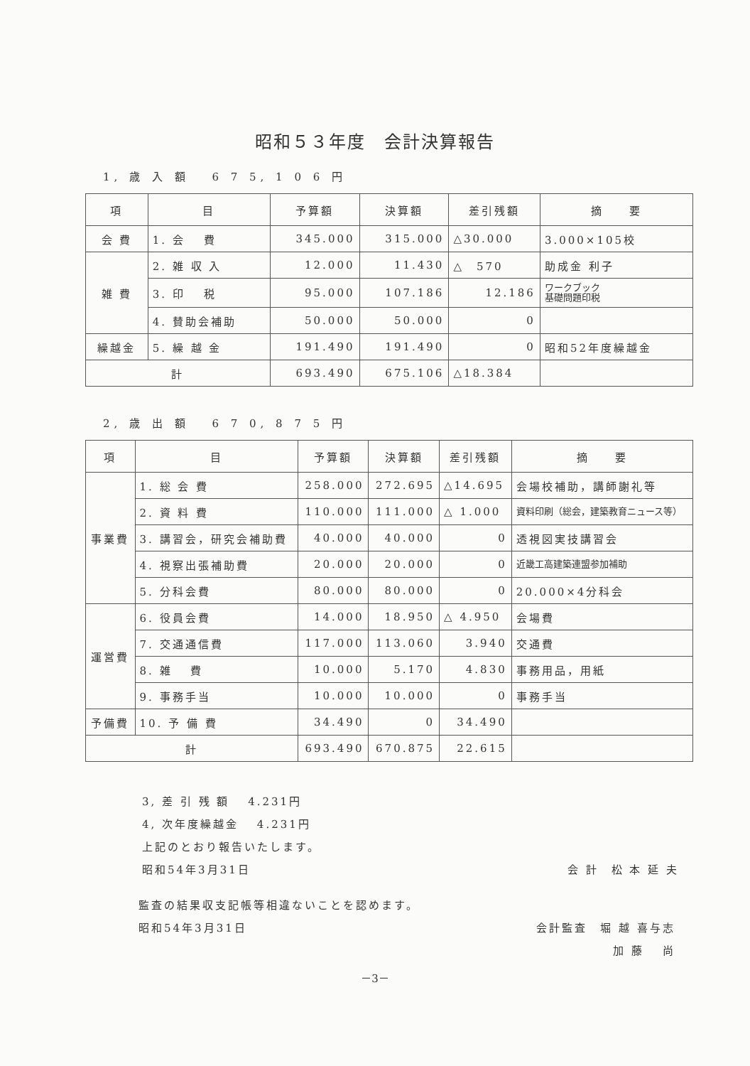昭和５３年度　会計決算報告
1, 歳 入 額　 6 7 5, 1 0 6 円
| 項 | 目 | 予算額 | 決算額 | 差引残額 | 摘 要 |
| --- | --- | --- | --- | --- | --- |
| 会 費 | 1. 会 費 | 345.000 | 315.000 | △30.000 | 3.000×105校 |
| 雑 費 | 2. 雑 収 入 | 12.000 | 11.430 | △ 570 | 助成金 利子 |
| | 3. 印 税 | 95.000 | 107.186 | 12.186 | ワークブック 基礎問題印税 |
| | 4. 賛助会補助 | 50.000 | 50.000 | 0 | |
| 繰越金 | 5. 繰 越 金 | 191.490 | 191.490 | 0 | 昭和52年度繰越金 |
| 計 | | 693.490 | 675.106 | △18.384 | |
2, 歳 出 額　 6 7 0, 8 7 5 円
| 項 | 目 | 予算額 | 決算額 | 差引残額 | 摘 要 |
| --- | --- | --- | --- | --- | --- |
| 事業費 | 1. 総 会 費 | 258.000 | 272.695 | △14.695 | 会場校補助，講師謝礼等 |
| | 2. 資 料 費 | 110.000 | 111.000 | △ 1.000 | 資料印刷（総会，建築教育ニュース等） |
| | 3. 講習会，研究会補助費 | 40.000 | 40.000 | 0 | 透視図実技講習会 |
| | 4. 視察出張補助費 | 20.000 | 20.000 | 0 | 近畿工高建築連盟参加補助 |
| | 5. 分科会費 | 80.000 | 80.000 | 0 | 20.000×4分科会 |
| 運営費 | 6. 役員会費 | 14.000 | 18.950 | △ 4.950 | 会場費 |
| | 7. 交通通信費 | 117.000 | 113.060 | 3.940 | 交通費 |
| | 8. 雑 費 | 10.000 | 5.170 | 4.830 | 事務用品，用紙 |
| | 9. 事務手当 | 10.000 | 10.000 | 0 | 事務手当 |
| 予備費 | 10. 予 備 費 | 34.490 | 0 | 34.490 | |
| 計 | | 693.490 | 670.875 | 22.615 | |
3, 差 引 残 額　 4.231円
4, 次年度繰越金　 4.231円
上記のとおり報告いたします。
昭和54年3月31日 会 計　松 本 延 夫
監査の結果収支記帳等相違ないことを認めます。
昭和54年3月31日 会計監査　堀 越 喜与志
加 藤　 尚
－3－